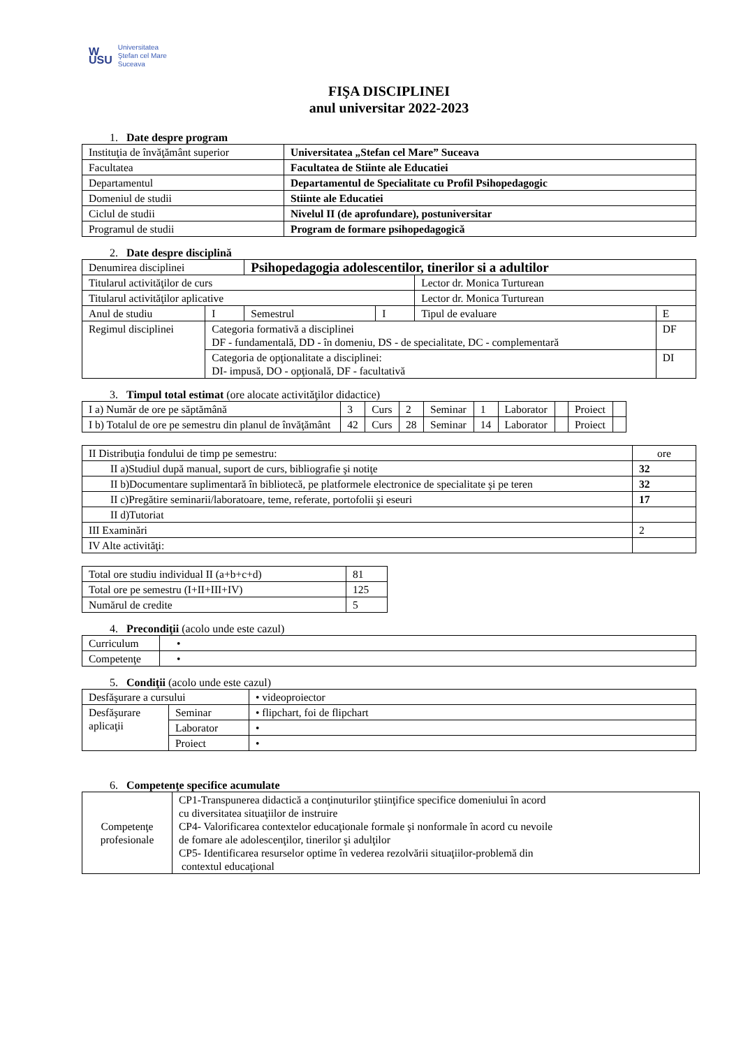W
USU Universitatea
Ştefan cel Mare
Suceava
FIŞA DISCIPLINEI
anul universitar 2022-2023
1. Date despre program
| Instituţia de învăţământ superior | Universitatea „Stefan cel Mare” Suceava |
| Facultatea | Facultatea de Stiinte ale Educatiei |
| Departamentul | Departamentul de Specialitate cu Profil Psihopedagogic |
| Domeniul de studii | Stiinte ale Educatiei |
| Ciclul de studii | Nivelul II (de aprofundare), postuniversitar |
| Programul de studii | Program de formare psihopedagogică |
2. Date despre disciplină
| Denumirea disciplinei | | Psihopedagogia adolescentilor, tinerilor si a adultilor | | | |
| Titularul activităţilor de curs | | | | Lector dr. Monica Turturean | |
| Titularul activităţilor aplicative | | | | Lector dr. Monica Turturean | |
| Anul de studiu | I | Semestrul | I | Tipul de evaluare | E |
| Regimul disciplinei | Categoria formativă a disciplinei DF - fundamentală, DD - în domeniu, DS - de specialitate, DC - complementară | | | | DF |
| | Categoria de opţionalitate a disciplinei: DI- impusă, DO - opţională, DF - facultativă | | | | DI |
3. Timpul total estimat (ore alocate activităţilor didactice)
| I a) Număr de ore pe săptămână | 3 | Curs | 2 | Seminar | 1 | Laborator | | Proiect | |
| I b) Totalul de ore pe semestru din planul de învăţământ | 42 | Curs | 28 | Seminar | 14 | Laborator | | Proiect | |
| II Distribuţia fondului de timp pe semestru: | ore |
| II a)Studiul după manual, suport de curs, bibliografie şi notiţe | 32 |
| II b)Documentare suplimentară în bibliotecă, pe platformele electronice de specialitate şi pe teren | 32 |
| II c)Pregătire seminarii/laboratoare, teme, referate, portofolii şi eseuri | 17 |
| II d)Tutoriat | |
| III Examinări | 2 |
| IV Alte activităţi: | |
| Total ore studiu individual II (a+b+c+d) | 81 |
| Total ore pe semestru (I+II+III+IV) | 125 |
| Numărul de credite | 5 |
4. Precondiţii (acolo unde este cazul)
| Curriculum | • |
| Competenţe | • |
5. Condiţii (acolo unde este cazul)
| Desfăşurare a cursului | | • videoproiector |
| Desfăşurare aplicaţii | Seminar | • flipchart, foi de flipchart |
| | Laborator | • |
| | Proiect | • |
6. Competenţe specifice acumulate
| Competenţe profesionale | CP1-Transpunerea didactică a conţinuturilor ştiinţifice specifice domeniului în acord cu diversitatea situaţiilor de instruire CP4- Valorificarea contextelor educaţionale formale şi nonformale în acord cu nevoile de fomare ale adolescenţilor, tinerilor şi adulţilor CP5- Identificarea resurselor optime în vederea rezolvării situaţiilor-problemă din contextul educaţional |